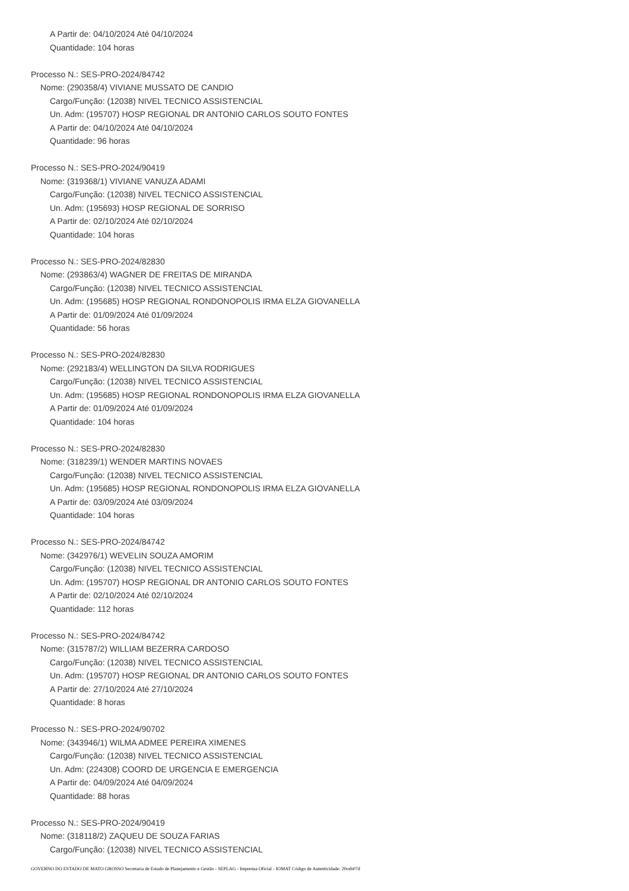A Partir de: 04/10/2024 Até 04/10/2024
Quantidade: 104 horas
Processo N.: SES-PRO-2024/84742
Nome: (290358/4) VIVIANE MUSSATO DE CANDIO
Cargo/Função: (12038) NIVEL TECNICO ASSISTENCIAL
Un. Adm: (195707) HOSP REGIONAL DR ANTONIO CARLOS SOUTO FONTES
A Partir de: 04/10/2024 Até 04/10/2024
Quantidade: 96 horas
Processo N.: SES-PRO-2024/90419
Nome: (319368/1) VIVIANE VANUZA ADAMI
Cargo/Função: (12038) NIVEL TECNICO ASSISTENCIAL
Un. Adm: (195693) HOSP REGIONAL DE SORRISO
A Partir de: 02/10/2024 Até 02/10/2024
Quantidade: 104 horas
Processo N.: SES-PRO-2024/82830
Nome: (293863/4) WAGNER DE FREITAS DE MIRANDA
Cargo/Função: (12038) NIVEL TECNICO ASSISTENCIAL
Un. Adm: (195685) HOSP REGIONAL RONDONOPOLIS IRMA ELZA GIOVANELLA
A Partir de: 01/09/2024 Até 01/09/2024
Quantidade: 56 horas
Processo N.: SES-PRO-2024/82830
Nome: (292183/4) WELLINGTON DA SILVA RODRIGUES
Cargo/Função: (12038) NIVEL TECNICO ASSISTENCIAL
Un. Adm: (195685) HOSP REGIONAL RONDONOPOLIS IRMA ELZA GIOVANELLA
A Partir de: 01/09/2024 Até 01/09/2024
Quantidade: 104 horas
Processo N.: SES-PRO-2024/82830
Nome: (318239/1) WENDER MARTINS NOVAES
Cargo/Função: (12038) NIVEL TECNICO ASSISTENCIAL
Un. Adm: (195685) HOSP REGIONAL RONDONOPOLIS IRMA ELZA GIOVANELLA
A Partir de: 03/09/2024 Até 03/09/2024
Quantidade: 104 horas
Processo N.: SES-PRO-2024/84742
Nome: (342976/1) WEVELIN SOUZA AMORIM
Cargo/Função: (12038) NIVEL TECNICO ASSISTENCIAL
Un. Adm: (195707) HOSP REGIONAL DR ANTONIO CARLOS SOUTO FONTES
A Partir de: 02/10/2024 Até 02/10/2024
Quantidade: 112 horas
Processo N.: SES-PRO-2024/84742
Nome: (315787/2) WILLIAM BEZERRA CARDOSO
Cargo/Função: (12038) NIVEL TECNICO ASSISTENCIAL
Un. Adm: (195707) HOSP REGIONAL DR ANTONIO CARLOS SOUTO FONTES
A Partir de: 27/10/2024 Até 27/10/2024
Quantidade: 8 horas
Processo N.: SES-PRO-2024/90702
Nome: (343946/1) WILMA ADMEE PEREIRA XIMENES
Cargo/Função: (12038) NIVEL TECNICO ASSISTENCIAL
Un. Adm: (224308) COORD DE URGENCIA E EMERGENCIA
A Partir de: 04/09/2024 Até 04/09/2024
Quantidade: 88 horas
Processo N.: SES-PRO-2024/90419
Nome: (318118/2) ZAQUEU DE SOUZA FARIAS
Cargo/Função: (12038) NIVEL TECNICO ASSISTENCIAL
GOVERNO DO ESTADO DE MATO GROSSO Secretaria de Estado de Planejamento e Gestão - SEPLAG - Imprensa Oficial - IOMAT Código de Autenticidade: 20ceb07d